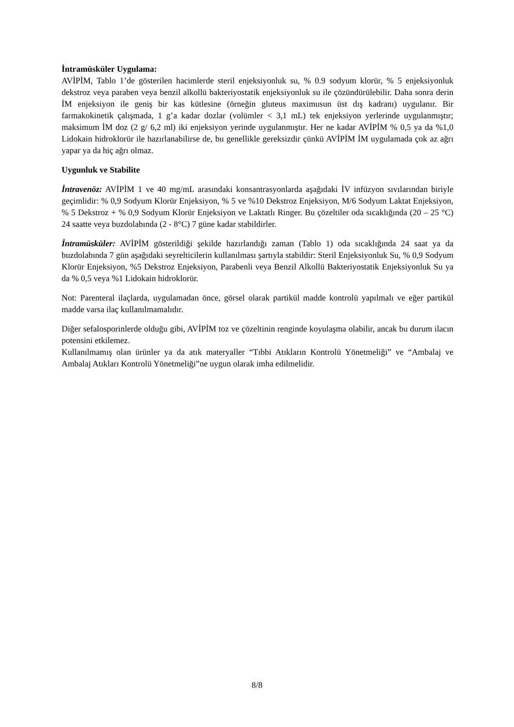İntramüsküler Uygulama:
AVİPİM, Tablo 1’de gösterilen hacimlerde steril enjeksiyonluk su, % 0.9 sodyum klorür, % 5 enjeksiyonluk dekstroz veya paraben veya benzil alkollü bakteriyostatik enjeksiyonluk su ile çözündürülebilir. Daha sonra derin İM enjeksiyon ile geniş bir kas kütlesine (örneğin gluteus maximusun üst dış kadranı) uygulanır. Bir farmakokinetik çalışmada, 1 g’a kadar dozlar (volümler < 3,1 mL) tek enjeksiyon yerlerinde uygulanmıştır; maksimum İM doz (2 g/ 6,2 ml) iki enjeksiyon yerinde uygulanmıştır. Her ne kadar AVİPİM % 0,5 ya da %1,0 Lidokain hidroklorür ile hazırlanabilirse de, bu genellikle gereksizdir çünkü AVİPİM İM uygulamada çok az ağrı yapar ya da hiç ağrı olmaz.
Uygunluk ve Stabilite
İntravenöz: AVİPİM 1 ve 40 mg/mL arasındaki konsantrasyonlarda aşağıdaki İV infüzyon sıvılarından biriyle geçimlidir: % 0,9 Sodyum Klorür Enjeksiyon, % 5 ve %10 Dekstroz Enjeksiyon, M/6 Sodyum Laktat Enjeksiyon, % 5 Dekstroz + % 0,9 Sodyum Klorür Enjeksiyon ve Laktatlı Ringer. Bu çözeltiler oda sıcaklığında (20 – 25 °C) 24 saatte veya buzdolabında (2 - 8°C) 7 güne kadar stabildirler.
İntramüsküler: AVİPİM gösterildiği şekilde hazırlandığı zaman (Tablo 1) oda sıcaklığında 24 saat ya da buzdolabında 7 gün aşağıdaki seyrelticilerin kullanılması şartıyla stabildir: Steril Enjeksiyonluk Su, % 0,9 Sodyum Klorür Enjeksiyon, %5 Dekstroz Enjeksiyon, Parabenli veya Benzil Alkollü Bakteriyostatik Enjeksiyonluk Su ya da % 0,5 veya %1 Lidokain hidroklorür.
Not: Parenteral ilaçlarda, uygulamadan önce, görsel olarak partikül madde kontrolü yapılmalı ve eğer partikül madde varsa ilaç kullanılmamalıdır.
Diğer sefalosporinlerde olduğu gibi, AVİPİM toz ve çözeltinin renginde koyulaşma olabilir, ancak bu durum ilacın potensini etkilemez.
Kullanılmamış olan ürünler ya da atık materyaller “Tıbbi Atıkların Kontrolü Yönetmeliği” ve “Ambalaj ve Ambalaj Atıkları Kontrolü Yönetmeliği”ne uygun olarak imha edilmelidir.
8/8